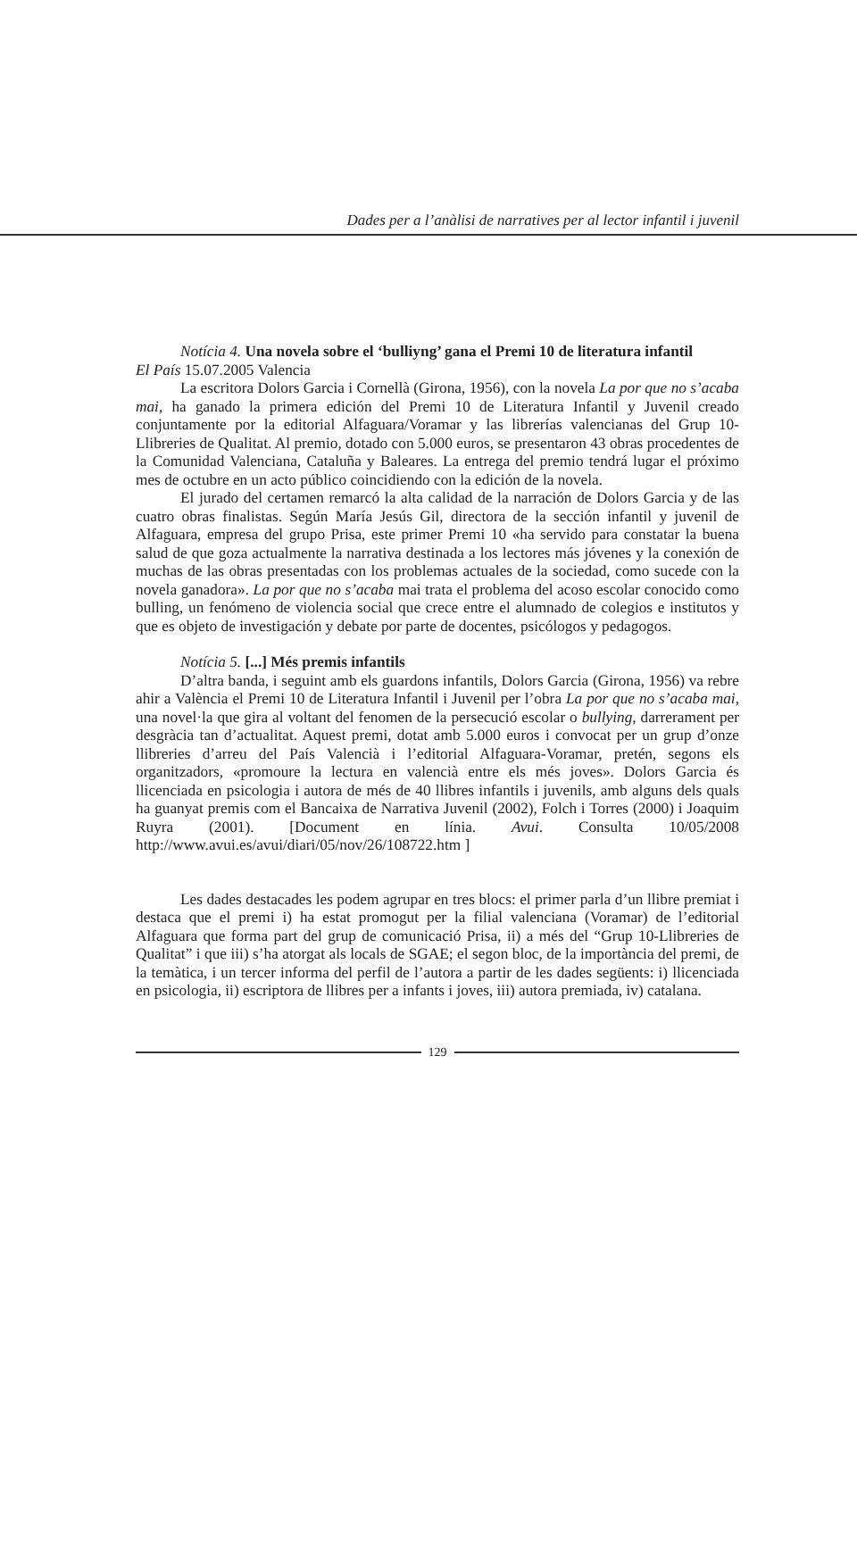Dades per a l’anàlisi de narratives per al lector infantil i juvenil
Notícia 4. Una novela sobre el ‘bulliyng’ gana el Premi 10 de literatura infantil
El País 15.07.2005 Valencia
La escritora Dolors Garcia i Cornellà (Girona, 1956), con la novela La por que no s’acaba mai, ha ganado la primera edición del Premi 10 de Literatura Infantil y Juvenil creado conjuntamente por la editorial Alfaguara/Voramar y las librerías valencianas del Grup 10-Llibreries de Qualitat. Al premio, dotado con 5.000 euros, se presentaron 43 obras procedentes de la Comunidad Valenciana, Cataluña y Baleares. La entrega del premio tendrá lugar el próximo mes de octubre en un acto público coincidiendo con la edición de la novela.
El jurado del certamen remarcó la alta calidad de la narración de Dolors Garcia y de las cuatro obras finalistas. Según María Jesús Gil, directora de la sección infantil y juvenil de Alfaguara, empresa del grupo Prisa, este primer Premi 10 «ha servido para constatar la buena salud de que goza actualmente la narrativa destinada a los lectores más jóvenes y la conexión de muchas de las obras presentadas con los problemas actuales de la sociedad, como sucede con la novela ganadora». La por que no s’acaba mai trata el problema del acoso escolar conocido como bulling, un fenómeno de violencia social que crece entre el alumnado de colegios e institutos y que es objeto de investigación y debate por parte de docentes, psicólogos y pedagogos.
Notícia 5. [...] Més premis infantils
D’altra banda, i seguint amb els guardons infantils, Dolors Garcia (Girona, 1956) va rebre ahir a València el Premi 10 de Literatura Infantil i Juvenil per l’obra La por que no s’acaba mai, una novel·la que gira al voltant del fenomen de la persecució escolar o bullying, darrerament per desgràcia tan d’actualitat. Aquest premi, dotat amb 5.000 euros i convocat per un grup d’onze llibreries d’arreu del País Valencià i l’editorial Alfaguara-Voramar, pretén, segons els organitzadors, «promoure la lectura en valencià entre els més joves». Dolors Garcia és llicenciada en psicologia i autora de més de 40 llibres infantils i juvenils, amb alguns dels quals ha guanyat premis com el Bancaixa de Narrativa Juvenil (2002), Folch i Torres (2000) i Joaquim Ruyra (2001). [Document en línia. Avui. Consulta 10/05/2008 http://www.avui.es/avui/diari/05/nov/26/108722.htm ]
Les dades destacades les podem agrupar en tres blocs: el primer parla d’un llibre premiat i destaca que el premi i) ha estat promogut per la filial valenciana (Voramar) de l’editorial Alfaguara que forma part del grup de comunicació Prisa, ii) a més del “Grup 10-Llibreries de Qualitat” i que iii) s’ha atorgat als locals de SGAE; el segon bloc, de la importància del premi, de la temàtica, i un tercer informa del perfil de l’autora a partir de les dades següents: i) llicenciada en psicologia, ii) escriptora de llibres per a infants i joves, iii) autora premiada, iv) catalana.
129